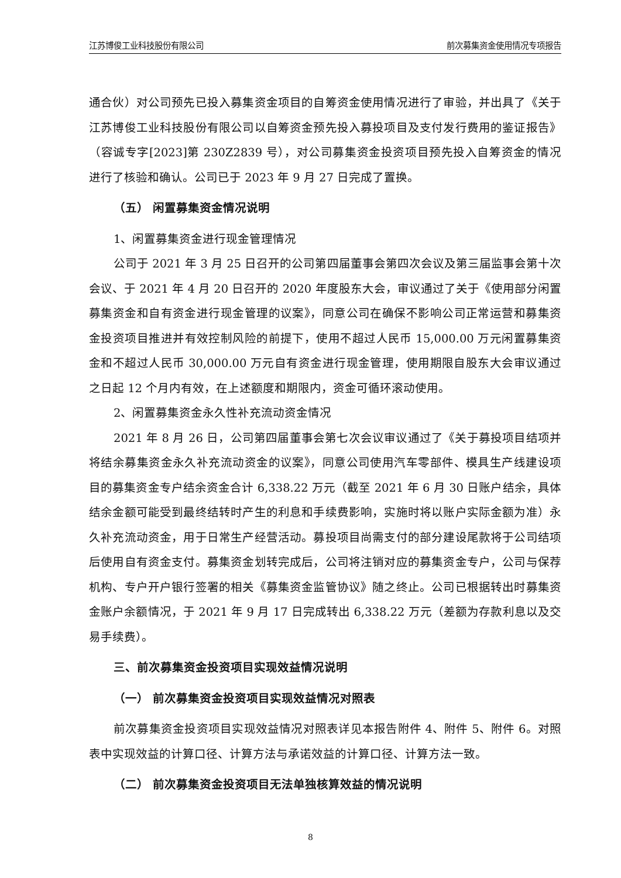江苏博俊工业科技股份有限公司 前次募集资金使用情况专项报告
通合伙）对公司预先已投入募集资金项目的自筹资金使用情况进行了审验，并出具了《关于江苏博俊工业科技股份有限公司以自筹资金预先投入募投项目及支付发行费用的鉴证报告》（容诚专字[2023]第 230Z2839 号），对公司募集资金投资项目预先投入自筹资金的情况进行了核验和确认。公司已于 2023 年 9 月 27 日完成了置换。
（五） 闲置募集资金情况说明
1、闲置募集资金进行现金管理情况
公司于 2021 年 3 月 25 日召开的公司第四届董事会第四次会议及第三届监事会第十次会议、于 2021 年 4 月 20 日召开的 2020 年度股东大会，审议通过了关于《使用部分闲置募集资金和自有资金进行现金管理的议案》，同意公司在确保不影响公司正常运营和募集资金投资项目推进并有效控制风险的前提下，使用不超过人民币 15,000.00 万元闲置募集资金和不超过人民币 30,000.00 万元自有资金进行现金管理，使用期限自股东大会审议通过之日起 12 个月内有效，在上述额度和期限内，资金可循环滚动使用。
2、闲置募集资金永久性补充流动资金情况
2021 年 8 月 26 日，公司第四届董事会第七次会议审议通过了《关于募投项目结项并将结余募集资金永久补充流动资金的议案》，同意公司使用汽车零部件、模具生产线建设项目的募集资金专户结余资金合计 6,338.22 万元（截至 2021 年 6 月 30 日账户结余，具体结余金额可能受到最终结转时产生的利息和手续费影响，实施时将以账户实际金额为准）永久补充流动资金，用于日常生产经营活动。募投项目尚需支付的部分建设尾款将于公司结项后使用自有资金支付。募集资金划转完成后，公司将注销对应的募集资金专户，公司与保荐机构、专户开户银行签署的相关《募集资金监管协议》随之终止。公司已根据转出时募集资金账户余额情况，于 2021 年 9 月 17 日完成转出 6,338.22 万元（差额为存款利息以及交易手续费）。
三、前次募集资金投资项目实现效益情况说明
（一） 前次募集资金投资项目实现效益情况对照表
前次募集资金投资项目实现效益情况对照表详见本报告附件 4、附件 5、附件 6。对照表中实现效益的计算口径、计算方法与承诺效益的计算口径、计算方法一致。
（二） 前次募集资金投资项目无法单独核算效益的情况说明
8